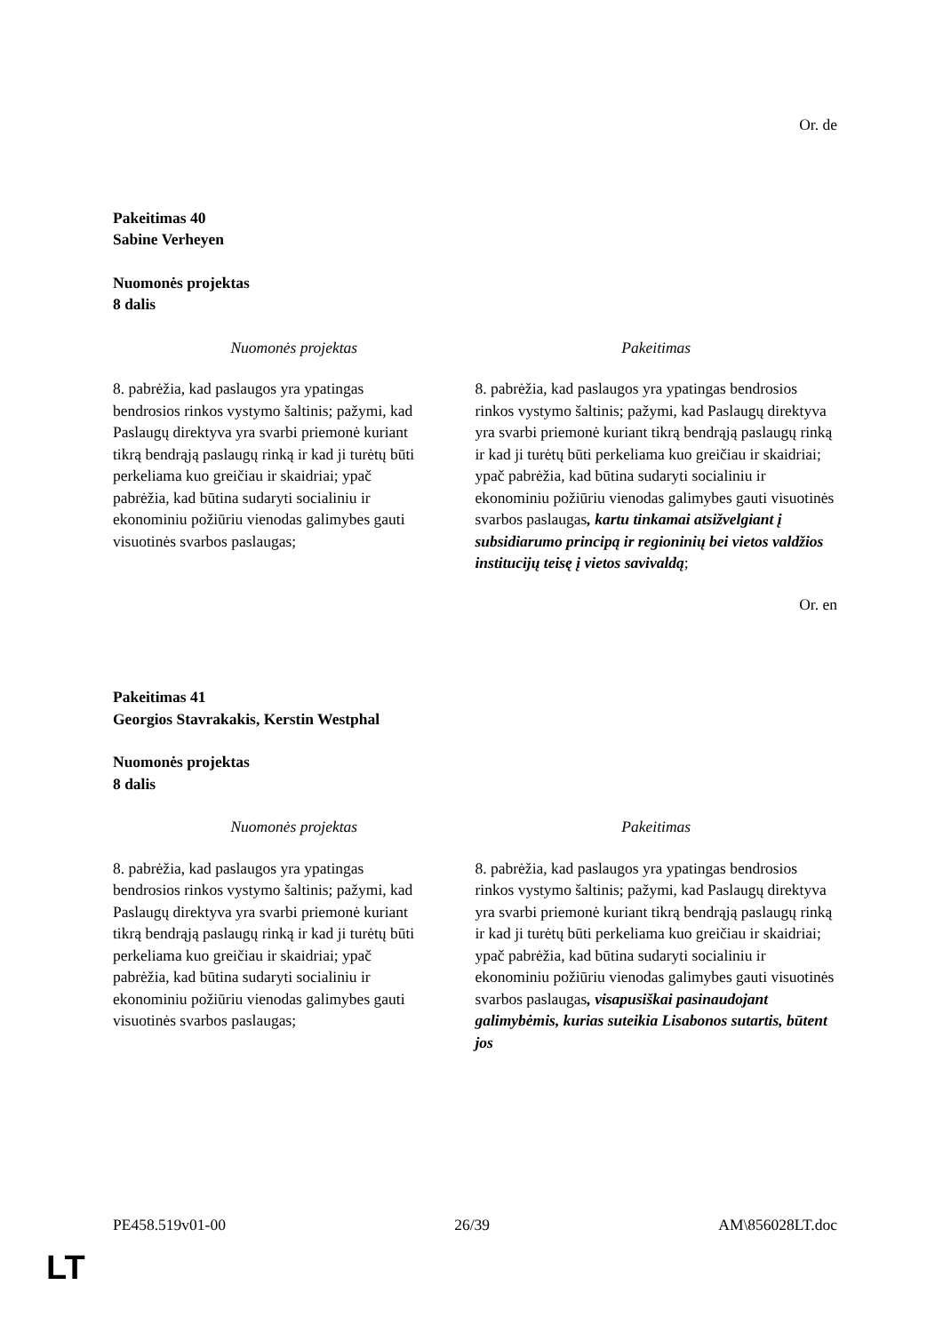Or. de
Pakeitimas 40
Sabine Verheyen
Nuomonės projektas
8 dalis
| Nuomonės projektas | Pakeitimas |
| --- | --- |
| 8. pabrėžia, kad paslaugos yra ypatingas bendrosios rinkos vystymo šaltinis; pažymi, kad Paslaugų direktyva yra svarbi priemonė kuriant tikrą bendrąją paslaugų rinką ir kad ji turėtų būti perkeliama kuo greičiau ir skaidriai; ypač pabrėžia, kad būtina sudaryti socialiniu ir ekonominiu požiūriu vienodas galimybes gauti visuotinės svarbos paslaugas; | 8. pabrėžia, kad paslaugos yra ypatingas bendrosios rinkos vystymo šaltinis; pažymi, kad Paslaugų direktyva yra svarbi priemonė kuriant tikrą bendrąją paslaugų rinką ir kad ji turėtų būti perkeliama kuo greičiau ir skaidriai; ypač pabrėžia, kad būtina sudaryti socialiniu ir ekonominiu požiūriu vienodas galimybes gauti visuotinės svarbos paslaugas , kartu tinkamai atsižvelgiant į subsidiarumo principą ir regioninių bei vietos valdžios institucijų teisę į vietos savivaldą ; |
Or. en
Pakeitimas 41
Georgios Stavrakakis, Kerstin Westphal
Nuomonės projektas
8 dalis
| Nuomonės projektas | Pakeitimas |
| --- | --- |
| 8. pabrėžia, kad paslaugos yra ypatingas bendrosios rinkos vystymo šaltinis; pažymi, kad Paslaugų direktyva yra svarbi priemonė kuriant tikrą bendrąją paslaugų rinką ir kad ji turėtų būti perkeliama kuo greičiau ir skaidriai; ypač pabrėžia, kad būtina sudaryti socialiniu ir ekonominiu požiūriu vienodas galimybes gauti visuotinės svarbos paslaugas; | 8. pabrėžia, kad paslaugos yra ypatingas bendrosios rinkos vystymo šaltinis; pažymi, kad Paslaugų direktyva yra svarbi priemonė kuriant tikrą bendrąją paslaugų rinką ir kad ji turėtų būti perkeliama kuo greičiau ir skaidriai; ypač pabrėžia, kad būtina sudaryti socialiniu ir ekonominiu požiūriu vienodas galimybes gauti visuotinės svarbos paslaugas , visapusiškai pasinaudojant galimybėmis, kurias suteikia Lisabonos sutartis, būtent jos |
PE458.519v01-00 26/39 AM\856028LT.doc
LT